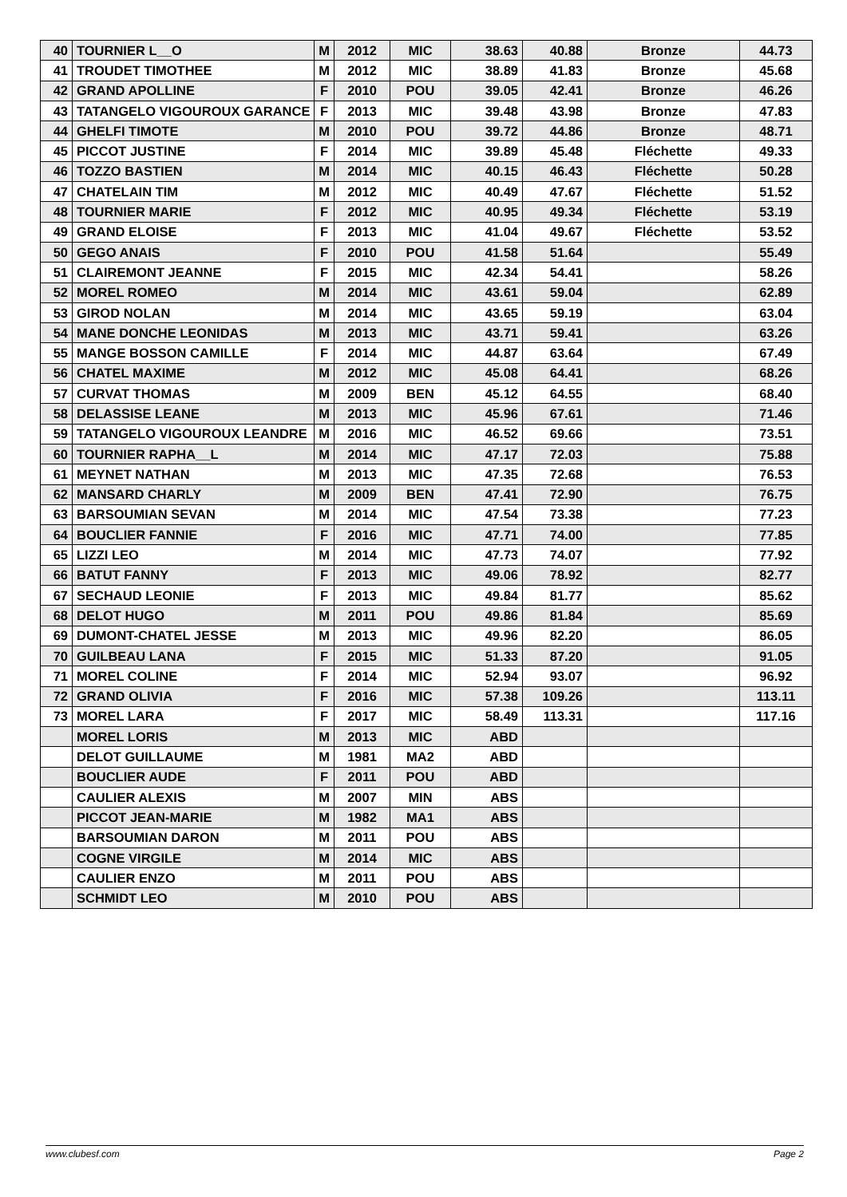| 40 | TOURNIER L__O | M | 2012 | MIC | 38.63 | 40.88 | Bronze | 44.73 |
| 41 | TROUDET TIMOTHEE | M | 2012 | MIC | 38.89 | 41.83 | Bronze | 45.68 |
| 42 | GRAND APOLLINE | F | 2010 | POU | 39.05 | 42.41 | Bronze | 46.26 |
| 43 | TATANGELO VIGOUROUX GARANCE | F | 2013 | MIC | 39.48 | 43.98 | Bronze | 47.83 |
| 44 | GHELFI TIMOTE | M | 2010 | POU | 39.72 | 44.86 | Bronze | 48.71 |
| 45 | PICCOT JUSTINE | F | 2014 | MIC | 39.89 | 45.48 | Fléchette | 49.33 |
| 46 | TOZZO BASTIEN | M | 2014 | MIC | 40.15 | 46.43 | Fléchette | 50.28 |
| 47 | CHATELAIN TIM | M | 2012 | MIC | 40.49 | 47.67 | Fléchette | 51.52 |
| 48 | TOURNIER MARIE | F | 2012 | MIC | 40.95 | 49.34 | Fléchette | 53.19 |
| 49 | GRAND ELOISE | F | 2013 | MIC | 41.04 | 49.67 | Fléchette | 53.52 |
| 50 | GEGO ANAIS | F | 2010 | POU | 41.58 | 51.64 | | 55.49 |
| 51 | CLAIREMONT JEANNE | F | 2015 | MIC | 42.34 | 54.41 | | 58.26 |
| 52 | MOREL ROMEO | M | 2014 | MIC | 43.61 | 59.04 | | 62.89 |
| 53 | GIROD NOLAN | M | 2014 | MIC | 43.65 | 59.19 | | 63.04 |
| 54 | MANE DONCHE LEONIDAS | M | 2013 | MIC | 43.71 | 59.41 | | 63.26 |
| 55 | MANGE BOSSON CAMILLE | F | 2014 | MIC | 44.87 | 63.64 | | 67.49 |
| 56 | CHATEL MAXIME | M | 2012 | MIC | 45.08 | 64.41 | | 68.26 |
| 57 | CURVAT THOMAS | M | 2009 | BEN | 45.12 | 64.55 | | 68.40 |
| 58 | DELASSISE LEANE | M | 2013 | MIC | 45.96 | 67.61 | | 71.46 |
| 59 | TATANGELO VIGOUROUX LEANDRE | M | 2016 | MIC | 46.52 | 69.66 | | 73.51 |
| 60 | TOURNIER RAPHA__L | M | 2014 | MIC | 47.17 | 72.03 | | 75.88 |
| 61 | MEYNET NATHAN | M | 2013 | MIC | 47.35 | 72.68 | | 76.53 |
| 62 | MANSARD CHARLY | M | 2009 | BEN | 47.41 | 72.90 | | 76.75 |
| 63 | BARSOUMIAN SEVAN | M | 2014 | MIC | 47.54 | 73.38 | | 77.23 |
| 64 | BOUCLIER FANNIE | F | 2016 | MIC | 47.71 | 74.00 | | 77.85 |
| 65 | LIZZI LEO | M | 2014 | MIC | 47.73 | 74.07 | | 77.92 |
| 66 | BATUT FANNY | F | 2013 | MIC | 49.06 | 78.92 | | 82.77 |
| 67 | SECHAUD LEONIE | F | 2013 | MIC | 49.84 | 81.77 | | 85.62 |
| 68 | DELOT HUGO | M | 2011 | POU | 49.86 | 81.84 | | 85.69 |
| 69 | DUMONT-CHATEL JESSE | M | 2013 | MIC | 49.96 | 82.20 | | 86.05 |
| 70 | GUILBEAU LANA | F | 2015 | MIC | 51.33 | 87.20 | | 91.05 |
| 71 | MOREL COLINE | F | 2014 | MIC | 52.94 | 93.07 | | 96.92 |
| 72 | GRAND OLIVIA | F | 2016 | MIC | 57.38 | 109.26 | | 113.11 |
| 73 | MOREL LARA | F | 2017 | MIC | 58.49 | 113.31 | | 117.16 |
| | MOREL LORIS | M | 2013 | MIC | ABD | | | |
| | DELOT GUILLAUME | M | 1981 | MA2 | ABD | | | |
| | BOUCLIER AUDE | F | 2011 | POU | ABD | | | |
| | CAULIER ALEXIS | M | 2007 | MIN | ABS | | | |
| | PICCOT JEAN-MARIE | M | 1982 | MA1 | ABS | | | |
| | BARSOUMIAN DARON | M | 2011 | POU | ABS | | | |
| | COGNE VIRGILE | M | 2014 | MIC | ABS | | | |
| | CAULIER ENZO | M | 2011 | POU | ABS | | | |
| | SCHMIDT LEO | M | 2010 | POU | ABS | | | |
www.clubesf.com Page 2